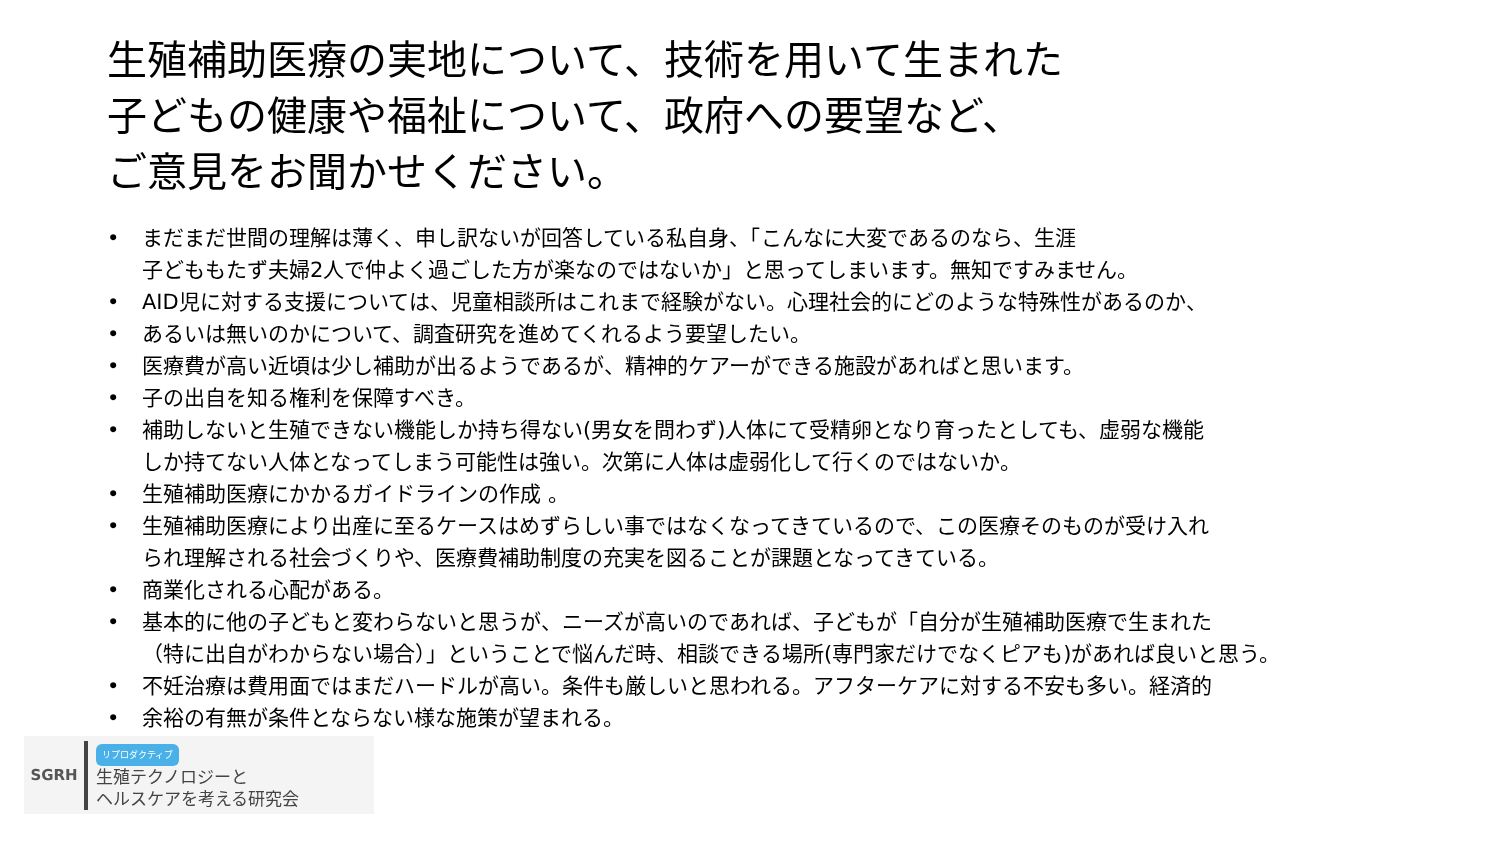生殖補助医療の実地について、技術を用いて生まれた
子どもの健康や福祉について、政府への要望など、
ご意見をお聞かせください。
• まだまだ世間の理解は薄く、申し訳ないが回答している私自身、「こんなに大変であるのなら、生涯
子どももたず夫婦2人で仲よく過ごした方が楽なのではないか」と思ってしまいます。無知ですみません。
• AID児に対する支援については、児童相談所はこれまで経験がない。心理社会的にどのような特殊性があるのか、
• あるいは無いのかについて、調査研究を進めてくれるよう要望したい。
• 医療費が高い近頃は少し補助が出るようであるが、精神的ケアーができる施設があればと思います。
• 子の出自を知る権利を保障すべき。
• 補助しないと生殖できない機能しか持ち得ない(男女を問わず)人体にて受精卵となり育ったとしても、虚弱な機能
しか持てない人体となってしまう可能性は強い。次第に人体は虚弱化して行くのではないか。
• 生殖補助医療にかかるガイドラインの作成 。
• 生殖補助医療により出産に至るケースはめずらしい事ではなくなってきているので、この医療そのものが受け入れ
られ理解される社会づくりや、医療費補助制度の充実を図ることが課題となってきている。
• 商業化される心配がある。
• 基本的に他の子どもと変わらないと思うが、ニーズが高いのであれば、子どもが「自分が生殖補助医療で生まれた
（特に出自がわからない場合）」ということで悩んだ時、相談できる場所(専門家だけでなくピアも)があれば良いと思う。
• 不妊治療は費用面ではまだハードルが高い。条件も厳しいと思われる。アフターケアに対する不安も多い。経済的
• 余裕の有無が条件とならない様な施策が望まれる。
SGRH
リプロダクティブ
生殖テクノロジーと
ヘルスケアを考える研究会